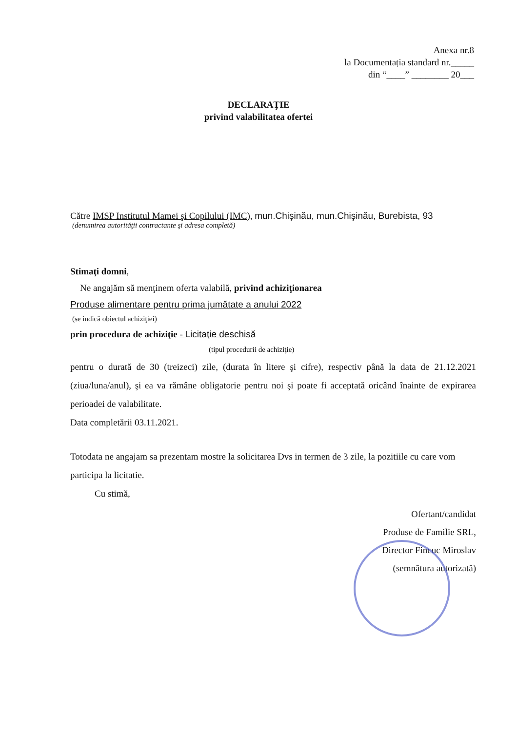Anexa nr.8
la Documentația standard nr._____
din “____” ________ 20___
DECLARAŢIE
privind valabilitatea ofertei
Către IMSP Institutul Mamei şi Copilului (IMC), mun.Chişinău, mun.Chişinău, Burebista, 93
(denumirea autorităţii contractante şi adresa completă)
Stimaţi domni,
Ne angajăm să menţinem oferta valabilă, privind achiziţionarea
Produse alimentare pentru prima jumătate a anului 2022
(se indică obiectul achiziţiei)
prin procedura de achiziţie - Licitaţie deschisă
(tipul procedurii de achiziţie)
pentru o durată de 30 (treizeci) zile, (durata în litere şi cifre), respectiv până la data de 21.12.2021 (ziua/luna/anul), şi ea va rămâne obligatorie pentru noi şi poate fi acceptată oricând înainte de expirarea perioadei de valabilitate.
Data completării 03.11.2021.
Totodata ne angajam sa prezentam mostre la solicitarea Dvs in termen de 3 zile, la pozitiile cu care vom participa la licitatie.
Cu stimă,
Ofertant/candidat
Produse de Familie SRL,
Director Fincuc Miroslav
(semnătura autorizată)